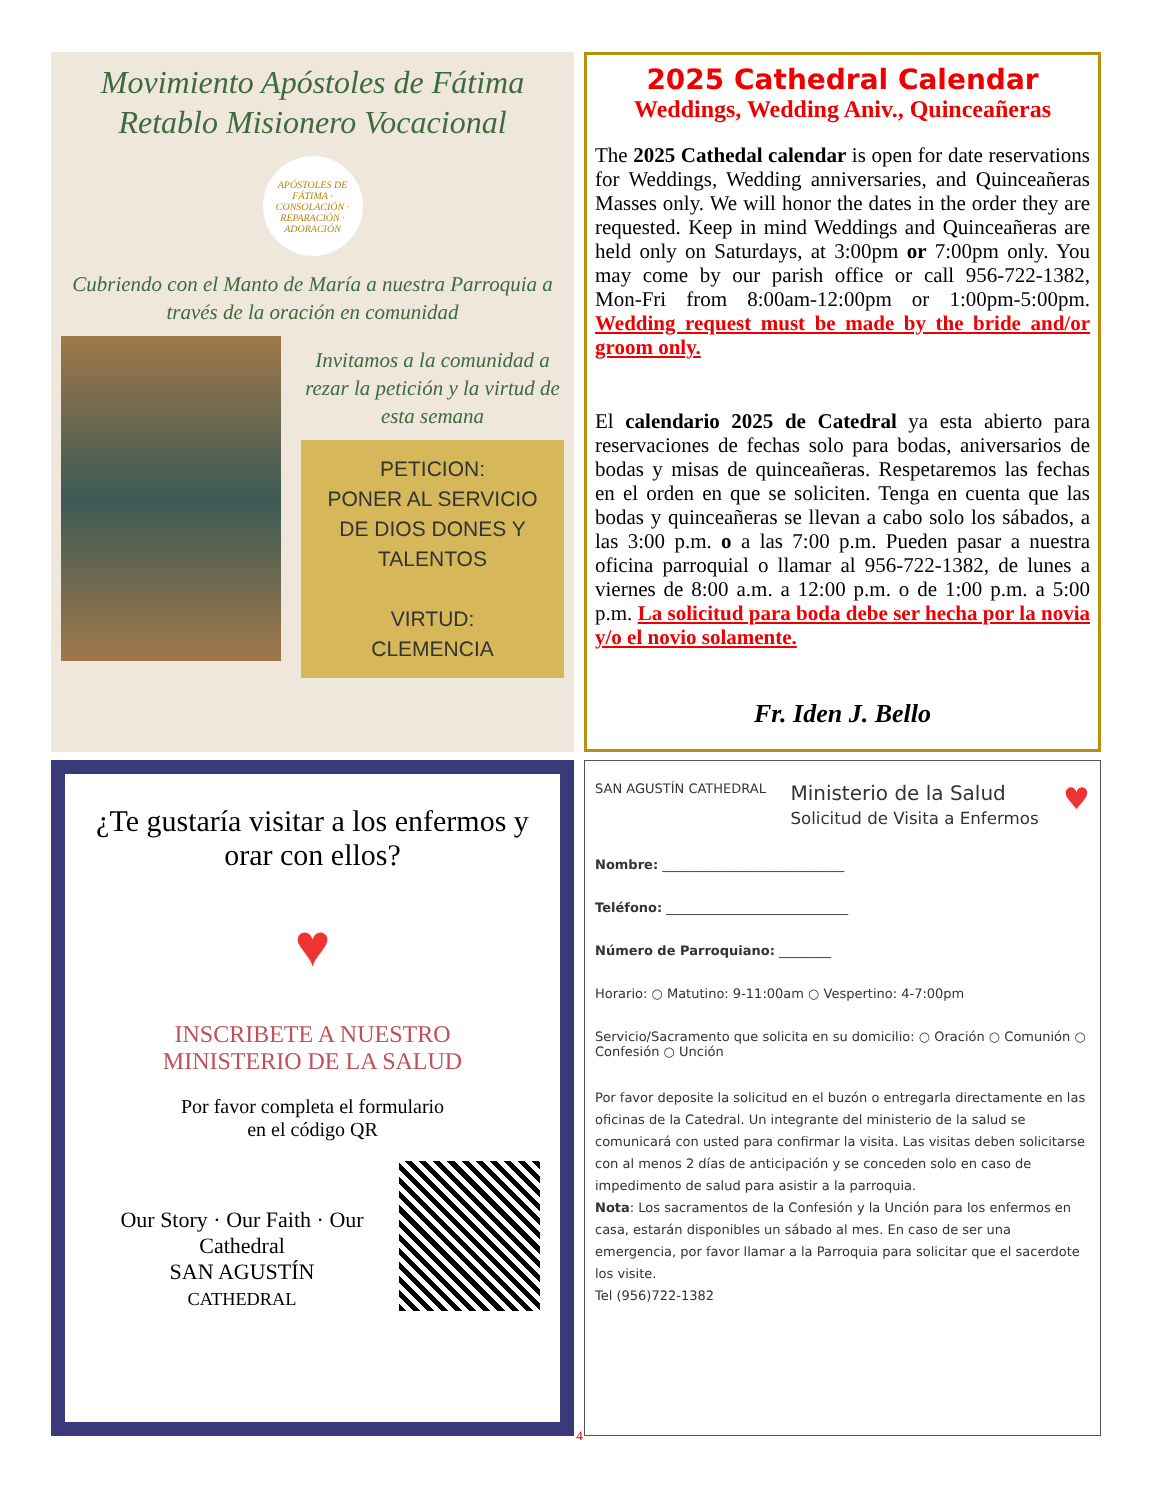Movimiento Apóstoles de Fátima
Retablo Misionero Vocacional
APÓSTOLES DE FÁTIMA · CONSOLACIÓN · REPARACIÓN · ADORACIÓN
Cubriendo con el Manto de María a nuestra Parroquia a través de la oración en comunidad
Invitamos a la comunidad a rezar la petición y la virtud de esta semana
PETICION:
PONER AL SERVICIO DE DIOS DONES Y TALENTOS
VIRTUD:
CLEMENCIA
2025 Cathedral Calendar
Weddings, Wedding Aniv., Quinceañeras
The 2025 Cathedal calendar is open for date reservations for Weddings, Wedding anniversaries, and Quinceañeras Masses only. We will honor the dates in the order they are requested. Keep in mind Weddings and Quinceañeras are held only on Saturdays, at 3:00pm or 7:00pm only. You may come by our parish office or call 956-722-1382, Mon-Fri from 8:00am-12:00pm or 1:00pm-5:00pm. Wedding request must be made by the bride and/or groom only.
El calendario 2025 de Catedral ya esta abierto para reservaciones de fechas solo para bodas, aniversarios de bodas y misas de quinceañeras. Respetaremos las fechas en el orden en que se soliciten. Tenga en cuenta que las bodas y quinceañeras se llevan a cabo solo los sábados, a las 3:00 p.m. o a las 7:00 p.m. Pueden pasar a nuestra oficina parroquial o llamar al 956-722-1382, de lunes a viernes de 8:00 a.m. a 12:00 p.m. o de 1:00 p.m. a 5:00 p.m. La solicitud para boda debe ser hecha por la novia y/o el novio solamente.
Fr. Iden J. Bello
¿Te gustaría visitar a los enfermos y orar con ellos?
♥
INSCRIBETE A NUESTRO
MINISTERIO DE LA SALUD
Por favor completa el formulario
en el código QR
Our Story · Our Faith · Our Cathedral
SAN AGUSTÍN
CATHEDRAL
SAN AGUSTÍN CATHEDRAL Ministerio de la Salud
Solicitud de Visita a Enfermos ♥
Nombre: ____________________________
Teléfono: ____________________________
Número de Parroquiano: ________
Horario: ○ Matutino: 9-11:00am ○ Vespertino: 4-7:00pm
Servicio/Sacramento que solicita en su domicilio: ○ Oración ○ Comunión ○ Confesión ○ Unción
Por favor deposite la solicitud en el buzón o entregarla directamente en las oficinas de la Catedral. Un integrante del ministerio de la salud se comunicará con usted para confirmar la visita. Las visitas deben solicitarse con al menos 2 días de anticipación y se conceden solo en caso de impedimento de salud para asistir a la parroquia.
Nota: Los sacramentos de la Confesión y la Unción para los enfermos en casa, estarán disponibles un sábado al mes. En caso de ser una emergencia, por favor llamar a la Parroquia para solicitar que el sacerdote los visite.
Tel (956)722-1382
4